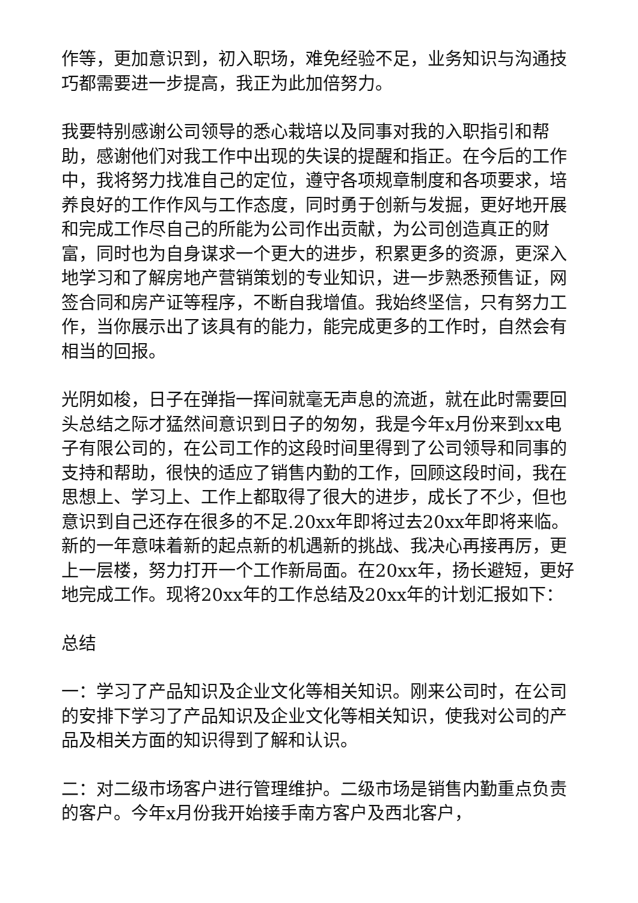作等，更加意识到，初入职场，难免经验不足，业务知识与沟通技巧都需要进一步提高，我正为此加倍努力。
我要特别感谢公司领导的悉心栽培以及同事对我的入职指引和帮助，感谢他们对我工作中出现的失误的提醒和指正。在今后的工作中，我将努力找准自己的定位，遵守各项规章制度和各项要求，培养良好的工作作风与工作态度，同时勇于创新与发掘，更好地开展和完成工作尽自己的所能为公司作出贡献，为公司创造真正的财富，同时也为自身谋求一个更大的进步，积累更多的资源，更深入地学习和了解房地产营销策划的专业知识，进一步熟悉预售证，网签合同和房产证等程序，不断自我增值。我始终坚信，只有努力工作，当你展示出了该具有的能力，能完成更多的工作时，自然会有相当的回报。
光阴如梭，日子在弹指一挥间就毫无声息的流逝，就在此时需要回头总结之际才猛然间意识到日子的匆匆，我是今年x月份来到xx电子有限公司的，在公司工作的这段时间里得到了公司领导和同事的支持和帮助，很快的适应了销售内勤的工作，回顾这段时间，我在思想上、学习上、工作上都取得了很大的进步，成长了不少，但也意识到自己还存在很多的不足.20xx年即将过去20xx年即将来临。新的一年意味着新的起点新的机遇新的挑战、我决心再接再厉，更上一层楼，努力打开一个工作新局面。在20xx年，扬长避短，更好地完成工作。现将20xx年的工作总结及20xx年的计划汇报如下：
总结
一：学习了产品知识及企业文化等相关知识。刚来公司时，在公司的安排下学习了产品知识及企业文化等相关知识，使我对公司的产品及相关方面的知识得到了解和认识。
二：对二级市场客户进行管理维护。二级市场是销售内勤重点负责的客户。今年x月份我开始接手南方客户及西北客户，